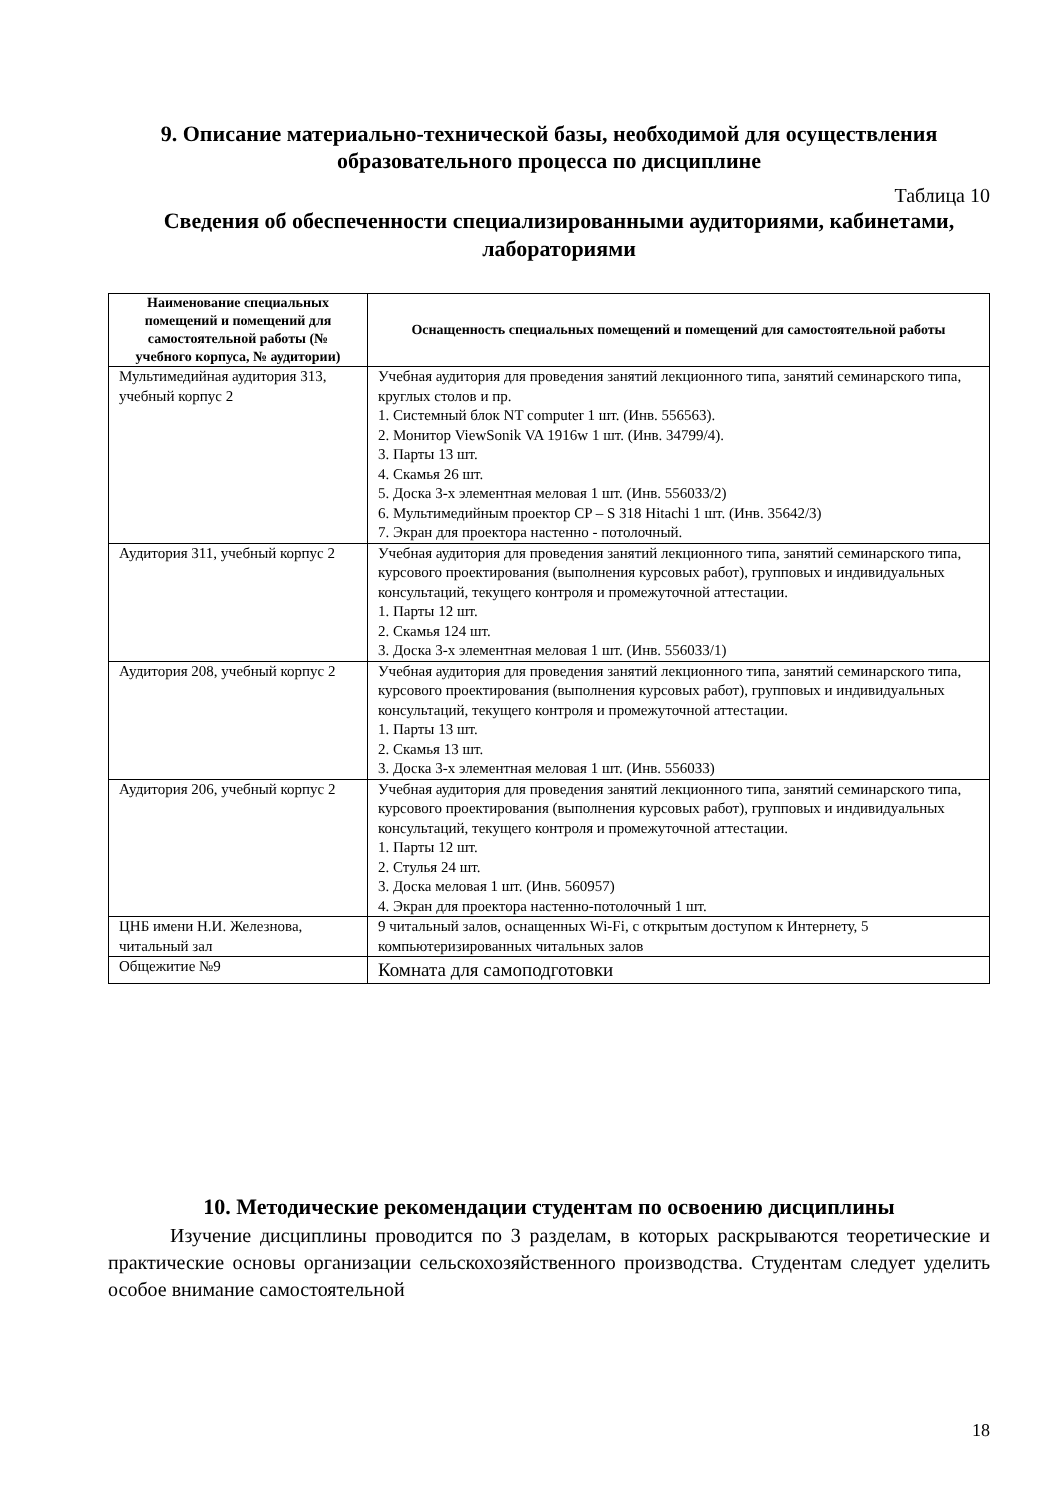9. Описание материально-технической базы, необходимой для осуществления образовательного процесса по дисциплине
Таблица 10
Сведения об обеспеченности специализированными аудиториями, кабинетами, лабораториями
| Наименование специальных помещений и помещений для самостоятельной работы (№ учебного корпуса, № аудитории) | Оснащенность специальных помещений и помещений для самостоятельной работы |
| --- | --- |
| Мультимедийная аудитория 313, учебный корпус 2 | Учебная аудитория для проведения занятий лекционного типа, занятий семинарского типа, круглых столов и пр. 1. Системный блок NT computer 1 шт. (Инв. 556563). 2. Монитор ViewSonik VA 1916w 1 шт. (Инв. 34799/4). 3. Парты 13 шт. 4. Скамья 26 шт. 5. Доска 3-х элементная меловая 1 шт. (Инв. 556033/2) 6. Мультимедийным проектор CP – S 318 Hitachi 1 шт. (Инв. 35642/3) 7. Экран для проектора настенно - потолочный. |
| Аудитория 311, учебный корпус 2 | Учебная аудитория для проведения занятий лекционного типа, занятий семинарского типа, курсового проектирования (выполнения курсовых работ), групповых и индивидуальных консультаций, текущего контроля и промежуточной аттестации. 1. Парты 12 шт. 2. Скамья 124 шт. 3. Доска 3-х элементная меловая 1 шт. (Инв. 556033/1) |
| Аудитория 208, учебный корпус 2 | Учебная аудитория для проведения занятий лекционного типа, занятий семинарского типа, курсового проектирования (выполнения курсовых работ), групповых и индивидуальных консультаций, текущего контроля и промежуточной аттестации. 1. Парты 13 шт. 2. Скамья 13 шт. 3. Доска 3-х элементная меловая 1 шт. (Инв. 556033) |
| Аудитория 206, учебный корпус 2 | Учебная аудитория для проведения занятий лекционного типа, занятий семинарского типа, курсового проектирования (выполнения курсовых работ), групповых и индивидуальных консультаций, текущего контроля и промежуточной аттестации. 1. Парты 12 шт. 2. Стулья 24 шт. 3. Доска меловая 1 шт. (Инв. 560957) 4. Экран для проектора настенно-потолочный 1 шт. |
| ЦНБ имени Н.И. Железнова, читальный зал | 9 читальный залов, оснащенных Wi-Fi, с открытым доступом к Интернету, 5 компьютеризированных читальных залов |
| Общежитие №9 | Комната для самоподготовки |
10. Методические рекомендации студентам по освоению дисциплины
Изучение дисциплины проводится по 3 разделам, в которых раскрываются теоретические и практические основы организации сельскохозяйственного производства. Студентам следует уделить особое внимание самостоятельной
18